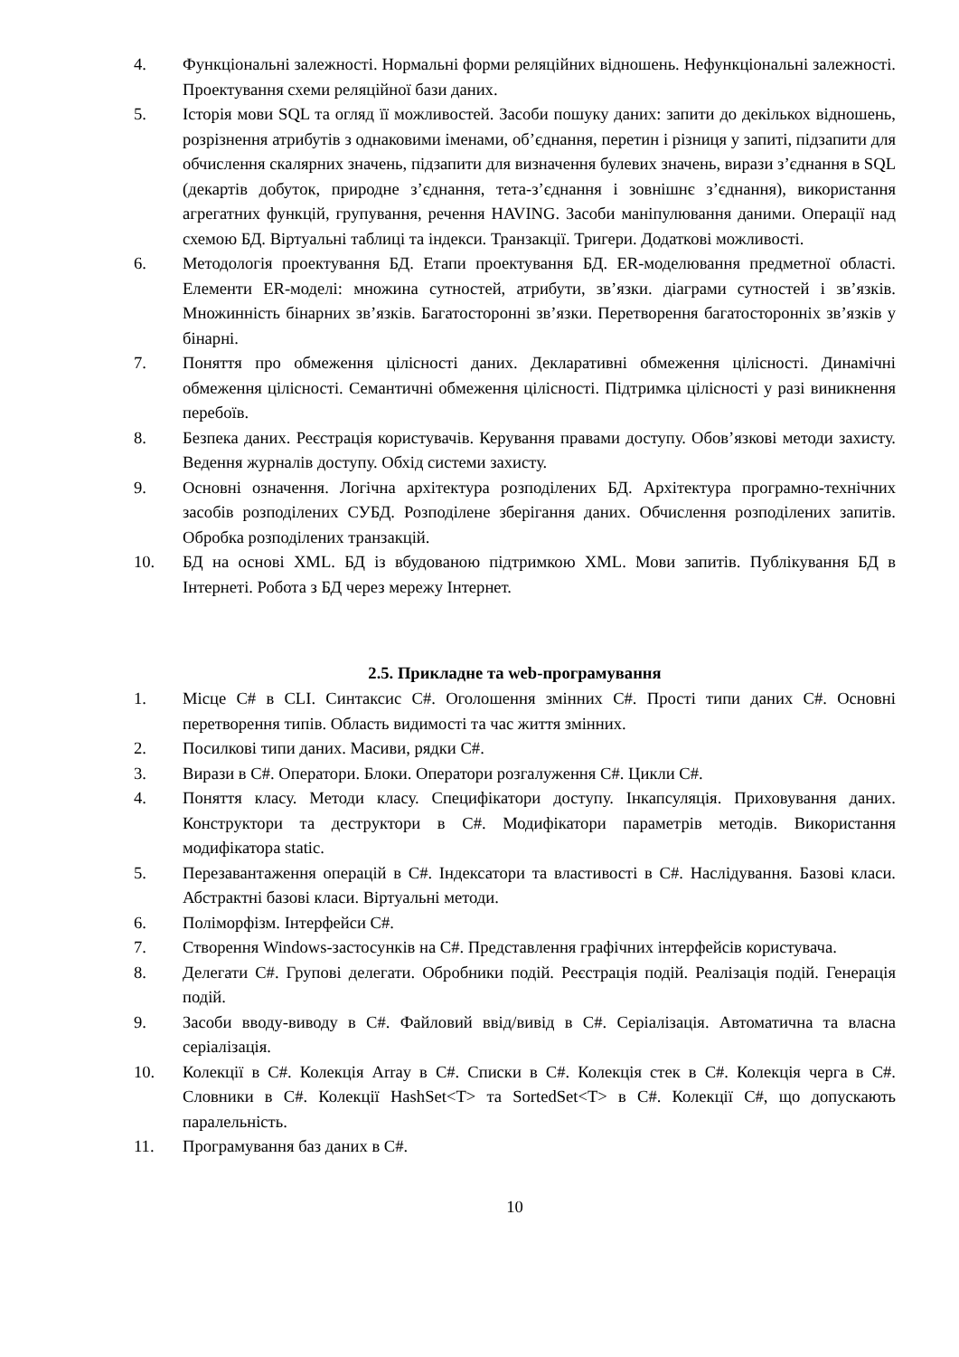4. Функціональні залежності. Нормальні форми реляційних відношень. Нефункціональні залежності. Проектування схеми реляційної бази даних.
5. Історія мови SQL та огляд її можливостей. Засоби пошуку даних: запити до декількох відношень, розрізнення атрибутів з однаковими іменами, об’єднання, перетин і різниця у запиті, підзапити для обчислення скалярних значень, підзапити для визначення булевих значень, вирази з’єднання в SQL (декартів добуток, природне з’єднання, тета-з’єднання і зовнішнє з’єднання), використання агрегатних функцій, групування, речення HAVING. Засоби маніпулювання даними. Операції над схемою БД. Віртуальні таблиці та індекси. Транзакції. Тригери. Додаткові можливості.
6. Методологія проектування БД. Етапи проектування БД. ER-моделювання предметної області. Елементи ER-моделі: множина сутностей, атрибути, зв’язки. діаграми сутностей і зв’язків. Множинність бінарних зв’язків. Багатосторонні зв’язки. Перетворення багатосторонніх зв’язків у бінарні.
7. Поняття про обмеження цілісності даних. Декларативні обмеження цілісності. Динамічні обмеження цілісності. Семантичні обмеження цілісності. Підтримка цілісності у разі виникнення перебоїв.
8. Безпека даних. Реєстрація користувачів. Керування правами доступу. Обов’язкові методи захисту. Ведення журналів доступу. Обхід системи захисту.
9. Основні означення. Логічна архітектура розподілених БД. Архітектура програмно-технічних засобів розподілених СУБД. Розподілене зберігання даних. Обчислення розподілених запитів. Обробка розподілених транзакцій.
10. БД на основі XML. БД із вбудованою підтримкою XML. Мови запитів. Публікування БД в Інтернеті. Робота з БД через мережу Інтернет.
2.5. Прикладне та web-програмування
1. Місце C# в CLI. Синтаксис C#. Оголошення змінних C#. Прості типи даних C#. Основні перетворення типів. Область видимості та час життя змінних.
2. Посилкові типи даних. Масиви, рядки C#.
3. Вирази в C#. Оператори. Блоки. Оператори розгалуження C#. Цикли C#.
4. Поняття класу. Методи класу. Специфікатори доступу. Інкапсуляція. Приховування даних. Конструктори та деструктори в C#. Модифікатори параметрів методів. Використання модифікатора static.
5. Перезавантаження операцій в C#. Індексатори та властивості в C#. Наслідування. Базові класи. Абстрактні базові класи. Віртуальні методи.
6. Поліморфізм. Інтерфейси C#.
7. Створення Windows-застосунків на C#. Представлення графічних інтерфейсів користувача.
8. Делегати C#. Групові делегати. Обробники подій. Реєстрація подій. Реалізація подій. Генерація подій.
9. Засоби вводу-виводу в C#. Файловий ввід/вивід в C#. Серіалізація. Автоматична та власна серіалізація.
10. Колекції в C#. Колекція Array в C#. Списки в C#. Колекція стек в C#. Колекція черга в C#. Словники в C#. Колекції HashSet<T> та SortedSet<T> в C#. Колекції C#, що допускають паралельність.
11. Програмування баз даних в C#.
10